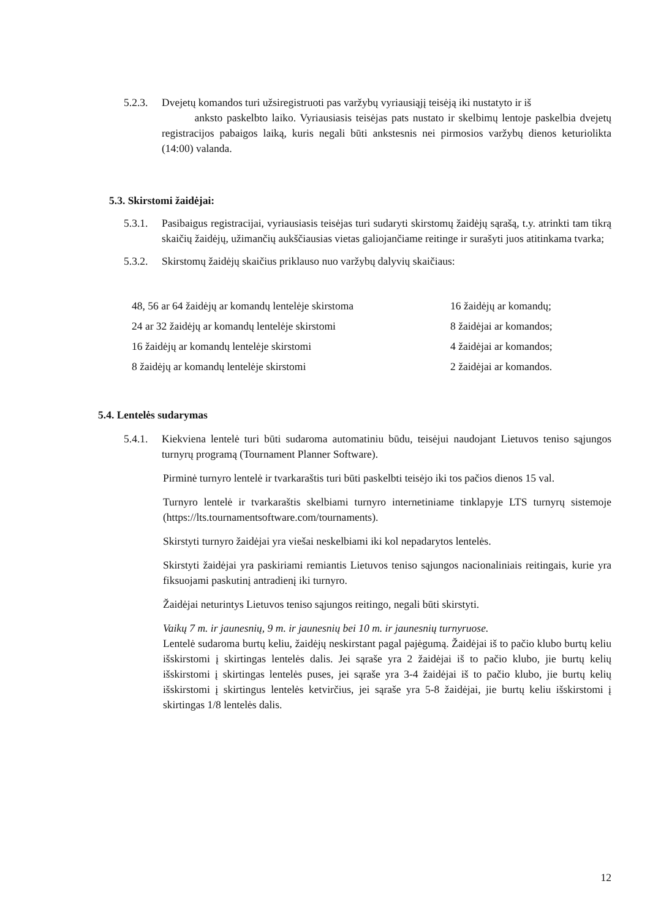5.2.3. Dvejetų komandos turi užsiregistruoti pas varžybų vyriausiąjį teisėją iki nustatyto ir iš
anksto paskelbto laiko. Vyriausiasis teisėjas pats nustato ir skelbimų lentoje paskelbia dvejetų registracijos pabaigos laiką, kuris negali būti ankstesnis nei pirmosios varžybų dienos keturiolikta (14:00) valanda.
5.3. Skirstomi žaidėjai:
5.3.1. Pasibaigus registracijai, vyriausiasis teisėjas turi sudaryti skirstomų žaidėjų sąrašą, t.y. atrinkti tam tikrą skaičių žaidėjų, užimančių aukščiausias vietas galiojančiame reitinge ir surašyti juos atitinkama tvarka;
5.3.2. Skirstomų žaidėjų skaičius priklauso nuo varžybų dalyvių skaičiaus:
| 48, 56 ar 64 žaidėjų ar komandų lentelėje skirstoma | 16 žaidėjų ar komandų; |
| 24 ar 32 žaidėjų ar komandų lentelėje skirstomi | 8 žaidėjai ar komandos; |
| 16 žaidėjų ar komandų lentelėje skirstomi | 4 žaidėjai ar komandos; |
| 8 žaidėjų ar komandų lentelėje skirstomi | 2 žaidėjai ar komandos. |
5.4. Lentelės sudarymas
5.4.1. Kiekviena lentelė turi būti sudaroma automatiniu būdu, teisėjui naudojant Lietuvos teniso sąjungos turnyrų programą (Tournament Planner Software).
Pirminė turnyro lentelė ir tvarkaraštis turi būti paskelbti teisėjo iki tos pačios dienos 15 val.
Turnyro lentelė ir tvarkaraštis skelbiami turnyro internetiniame tinklapyje LTS turnyrų sistemoje (https://lts.tournamentsoftware.com/tournaments).
Skirstyti turnyro žaidėjai yra viešai neskelbiami iki kol nepadarytos lentelės.
Skirstyti žaidėjai yra paskiriami remiantis Lietuvos teniso sąjungos nacionaliniais reitingais, kurie yra fiksuojami paskutinį antradienį iki turnyro.
Žaidėjai neturintys Lietuvos teniso sąjungos reitingo, negali būti skirstyti.
Vaikų 7 m. ir jaunesnių, 9 m. ir jaunesnių bei 10 m. ir jaunesnių turnyruose.
Lentelė sudaroma burtų keliu, žaidėjų neskirstant pagal pajėgumą. Žaidėjai iš to pačio klubo burtų keliu išskirstomi į skirtingas lentelės dalis. Jei sąraše yra 2 žaidėjai iš to pačio klubo, jie burtų kelių išskirstomi į skirtingas lentelės puses, jei sąraše yra 3-4 žaidėjai iš to pačio klubo, jie burtų kelių išskirstomi į skirtingus lentelės ketvirčius, jei sąraše yra 5-8 žaidėjai, jie burtų keliu išskirstomi į skirtingas 1/8 lentelės dalis.
12